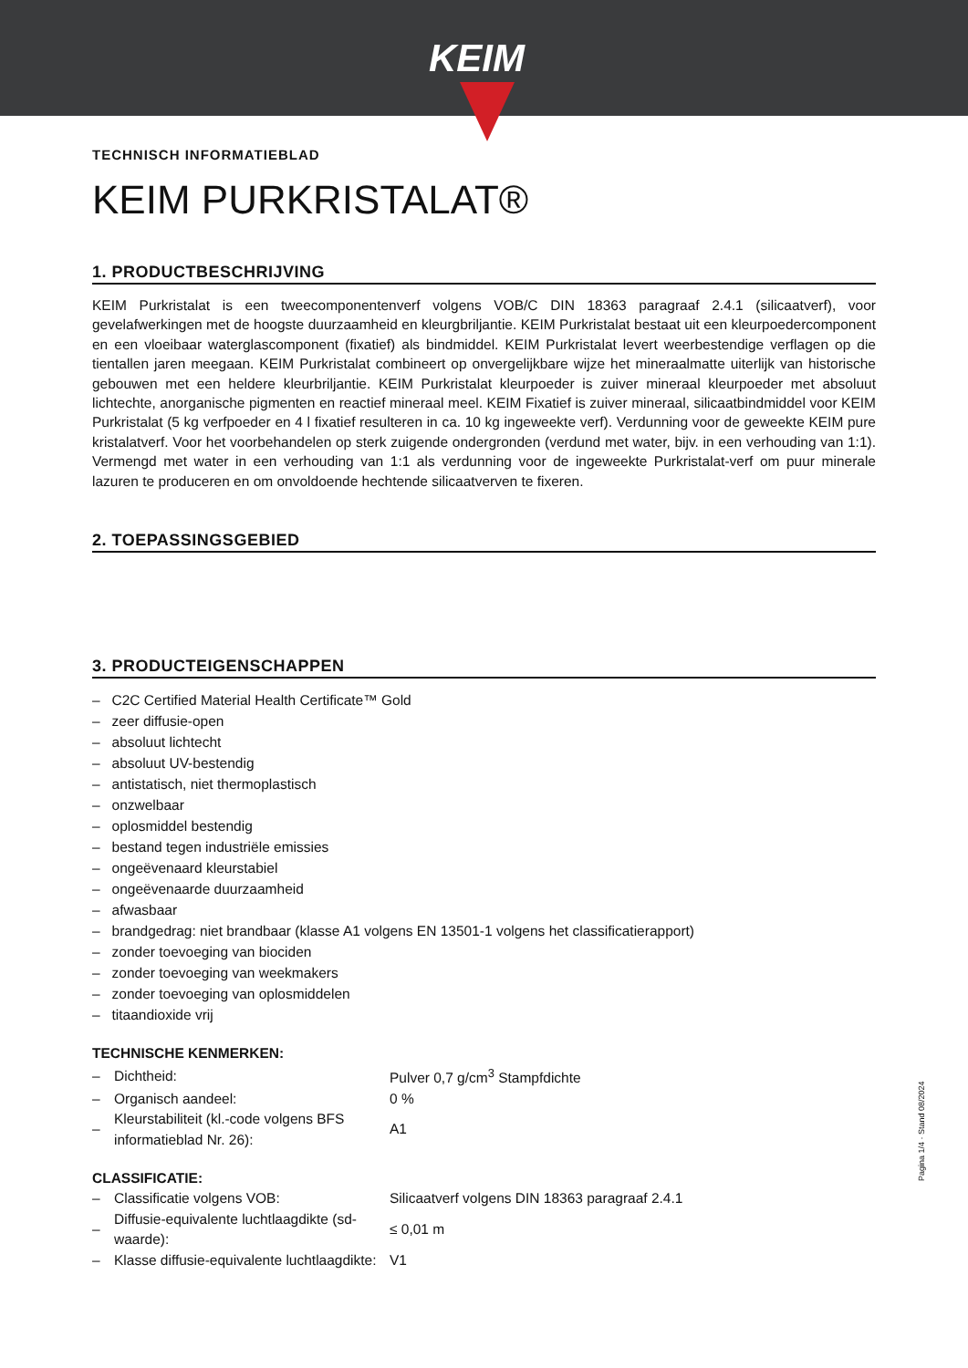KEIM
TECHNISCH INFORMATIEBLAD
KEIM PURKRISTALAT®
1. PRODUCTBESCHRIJVING
KEIM Purkristalat is een tweecomponentenverf volgens VOB/C DIN 18363 paragraaf 2.4.1 (silicaatverf), voor gevelafwerkingen met de hoogste duurzaamheid en kleurgbriljantie. KEIM Purkristalat bestaat uit een kleurpoedercomponent en een vloeibaar waterglascomponent (fixatief) als bindmiddel. KEIM Purkristalat levert weerbestendige verflagen op die tientallen jaren meegaan. KEIM Purkristalat combineert op onvergelijkbare wijze het mineraalmatte uiterlijk van historische gebouwen met een heldere kleurbriljantie. KEIM Purkristalat kleurpoeder is zuiver mineraal kleurpoeder met absoluut lichtechte, anorganische pigmenten en reactief mineraal meel. KEIM Fixatief is zuiver mineraal, silicaatbindmiddel voor KEIM Purkristalat (5 kg verfpoeder en 4 l fixatief resulteren in ca. 10 kg ingeweekte verf). Verdunning voor de geweekte KEIM pure kristalatverf. Voor het voorbehandelen op sterk zuigende ondergronden (verdund met water, bijv. in een verhouding van 1:1). Vermengd met water in een verhouding van 1:1 als verdunning voor de ingeweekte Purkristalat-verf om puur minerale lazuren te produceren en om onvoldoende hechtende silicaatverven te fixeren.
2. TOEPASSINGSGEBIED
3. PRODUCTEIGENSCHAPPEN
– C2C Certified Material Health Certificate™ Gold
– zeer diffusie-open
– absoluut lichtecht
– absoluut UV-bestendig
– antistatisch, niet thermoplastisch
– onzwelbaar
– oplosmiddel bestendig
– bestand tegen industriële emissies
– ongeëvenaard kleurstabiel
– ongeëvenaarde duurzaamheid
– afwasbaar
– brandgedrag: niet brandbaar (klasse A1 volgens EN 13501-1 volgens het classificatierapport)
– zonder toevoeging van biociden
– zonder toevoeging van weekmakers
– zonder toevoeging van oplosmiddelen
– titaandioxide vrij
TECHNISCHE KENMERKEN:
| – | Dichtheid: | Pulver 0,7 g/cm<sup>3</sup> Stampfdichte |
| – | Organisch aandeel: | 0 % |
| – | Kleurstabiliteit (kl.-code volgens BFS informatieblad Nr. 26): | A1 |
CLASSIFICATIE:
| – | Classificatie volgens VOB: | Silicaatverf volgens DIN 18363 paragraaf 2.4.1 |
| – | Diffusie-equivalente luchtlaagdikte (sd-waarde): | ≤ 0,01 m |
| – | Klasse diffusie-equivalente luchtlaagdikte: | V1 |
Pagina 1/4 · Stand 08/2024